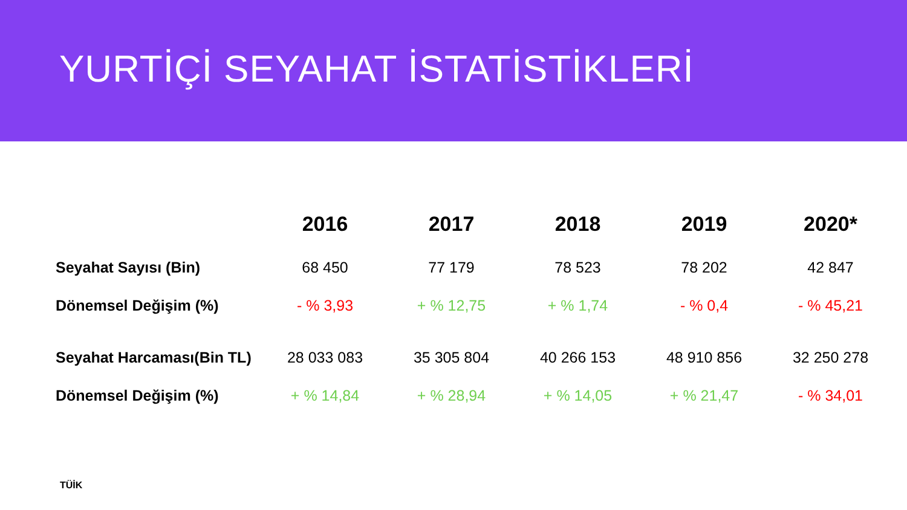YURTİÇİ SEYAHAT İSTATİSTİKLERİ
| | 2016 | 2017 | 2018 | 2019 | 2020* |
| --- | --- | --- | --- | --- | --- |
| Seyahat Sayısı (Bin) | 68 450 | 77 179 | 78 523 | 78 202 | 42 847 |
| Dönemsel Değişim (%) | - % 3,93 | + % 12,75 | + % 1,74 | - % 0,4 | - % 45,21 |
| Seyahat Harcaması(Bin TL) | 28 033 083 | 35 305 804 | 40 266 153 | 48 910 856 | 32 250 278 |
| Dönemsel Değişim (%) | + % 14,84 | + % 28,94 | + % 14,05 | + % 21,47 | - % 34,01 |
TÜİK